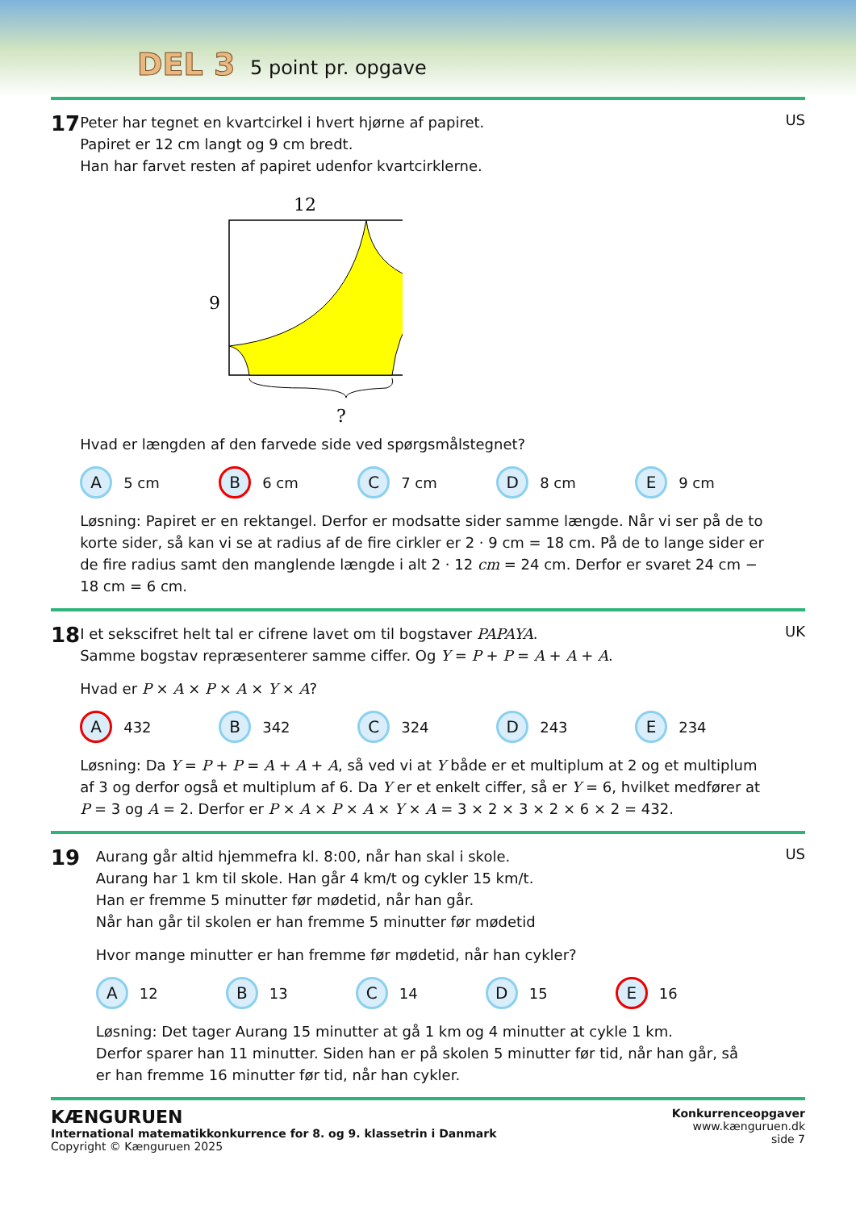DEL 3 5 point pr. opgave
17
Peter har tegnet en kvartcirkel i hvert hjørne af papiret.
Papiret er 12 cm langt og 9 cm bredt.
Han har farvet resten af papiret udenfor kvartcirklerne.
12
9
?
Hvad er længden af den farvede side ved spørgsmålstegnet?
A 5 cm
B 6 cm
C 7 cm
D 8 cm
E 9 cm
Løsning: Papiret er en rektangel. Derfor er modsatte sider samme længde. Når vi ser på de to korte sider, så kan vi se at radius af de fire cirkler er 2 · 9 cm = 18 cm. På de to lange sider er de fire radius samt den manglende længde i alt 2 · 12 cm = 24 cm. Derfor er svaret 24 cm − 18 cm = 6 cm.
US
18
I et sekscifret helt tal er cifrene lavet om til bogstaver PAPAYA.
Samme bogstav repræsenterer samme ciffer. Og Y = P + P = A + A + A.
Hvad er P × A × P × A × Y × A?
A 432
B 342
C 324
D 243
E 234
Løsning: Da Y = P + P = A + A + A, så ved vi at Y både er et multiplum at 2 og et multiplum af 3 og derfor også et multiplum af 6. Da Y er et enkelt ciffer, så er Y = 6, hvilket medfører at P = 3 og A = 2. Derfor er P × A × P × A × Y × A = 3 × 2 × 3 × 2 × 6 × 2 = 432.
UK
19
Aurang går altid hjemmefra kl. 8:00, når han skal i skole.
Aurang har 1 km til skole. Han går 4 km/t og cykler 15 km/t.
Han er fremme 5 minutter før mødetid, når han går.
Når han går til skolen er han fremme 5 minutter før mødetid
Hvor mange minutter er han fremme før mødetid, når han cykler?
A 12
B 13
C 14
D 15
E 16
Løsning: Det tager Aurang 15 minutter at gå 1 km og 4 minutter at cykle 1 km.
Derfor sparer han 11 minutter. Siden han er på skolen 5 minutter før tid, når han går, så er han fremme 16 minutter før tid, når han cykler.
US
KÆNGURUEN
International matematikkonkurrence for 8. og 9. klassetrin i Danmark
Copyright © Kænguruen 2025
Konkurrenceopgaver
www.kænguruen.dk
side 7